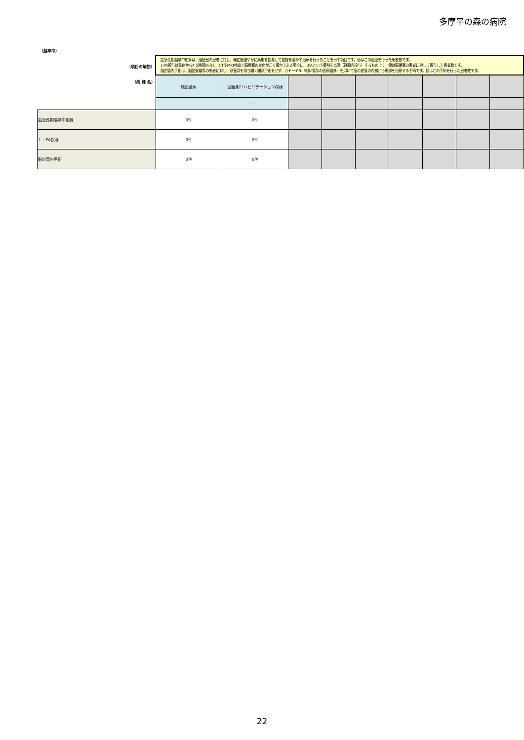多摩平の森の病院
（脳卒中）
| （項目の解説） | 超急性期脳卒中加算は、脳梗塞の患者に対し、発症後速やかに薬剤を投与して血栓を溶かす治療を行ったことを示す項目です。値はこの治療を行った患者数です。 t-PA投与は発症から4.5時間以内で、CTやMRI検査で脳梗塞の変化がごく僅かである場合に、tPAという薬剤を点滴（静脈内投与）するものです。値は脳梗塞の患者に対して投与した患者数です。 脳血管内手術は、脳動脈瘤等の患者に対し、頭蓋骨を切り開く開頭手術をせず、カテーテル（細い管状の医療器具）を用いて脳の血管の内側から患部を治療する手術です。値はこの手術を行った患者数です。 | | | | | | | | |
| （病 棟 名） | 施設全体 | 回復期リハビリテーション病棟 | | | | | | | |
| | | - | | | | | | | |
| 超急性期脳卒中加算 | 0件 | 0件 | | | | | | | |
| ｔ－PA投与 | 0件 | 0件 | | | | | | | |
| 脳血管内手術 | 0件 | 0件 | | | | | | | |
22